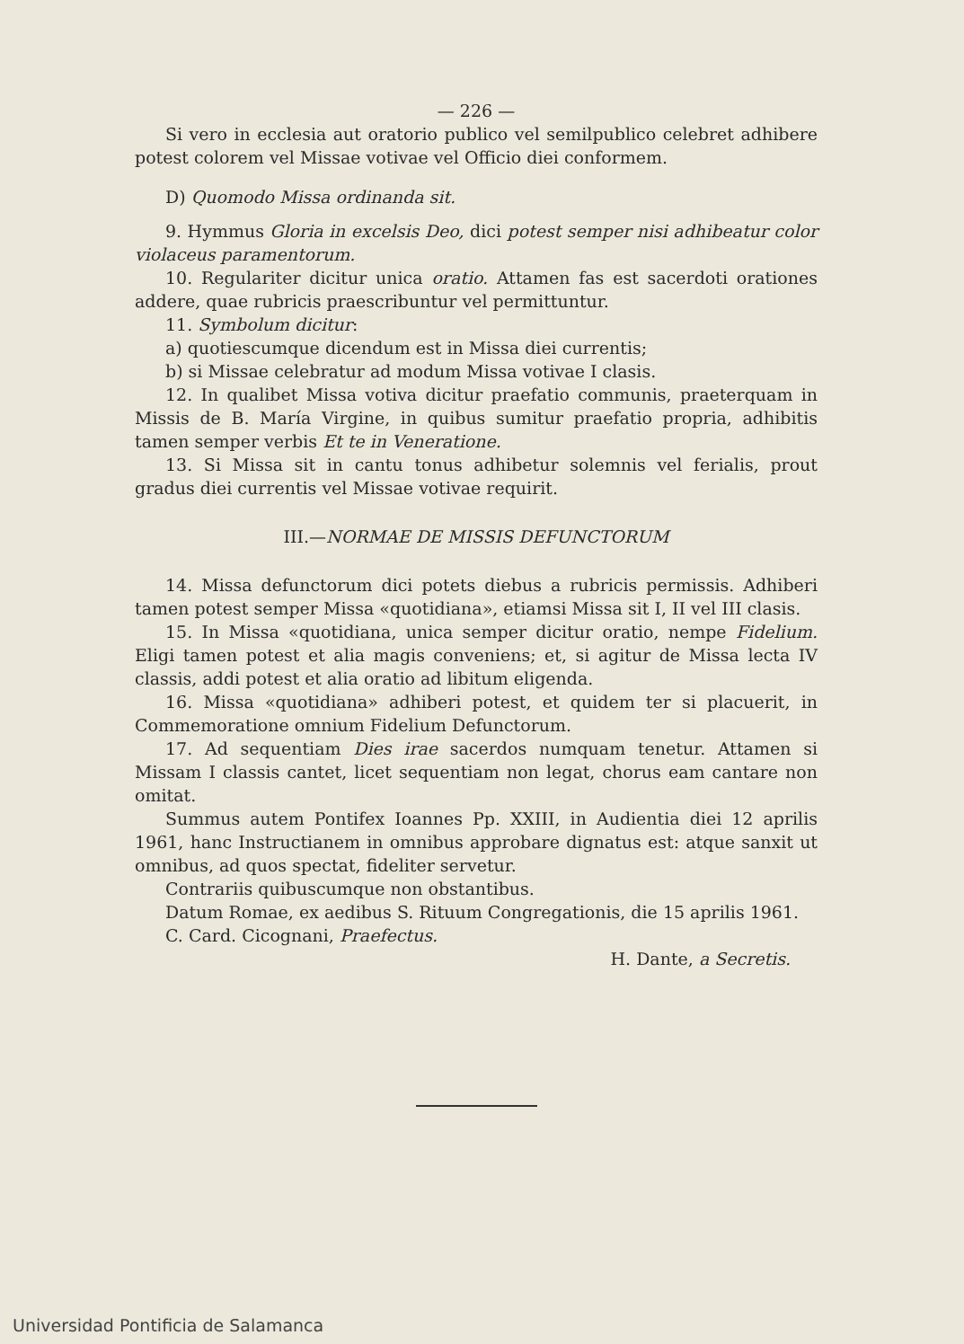— 226 —
Si vero in ecclesia aut oratorio publico vel semilpublico celebret adhibere potest colorem vel Missae votivae vel Officio diei conformem.
D) Quomodo Missa ordinanda sit.
9. Hymmus Gloria in excelsis Deo, dici potest semper nisi adhibeatur color violaceus paramentorum.
10. Regulariter dicitur unica oratio. Attamen fas est sacerdoti orationes addere, quae rubricis praescribuntur vel permittuntur.
11. Symbolum dicitur:
a) quotiescumque dicendum est in Missa diei currentis;
b) si Missae celebratur ad modum Missa votivae I clasis.
12. In qualibet Missa votiva dicitur praefatio communis, praeterquam in Missis de B. María Virgine, in quibus sumitur praefatio propria, adhibitis tamen semper verbis Et te in Veneratione.
13. Si Missa sit in cantu tonus adhibetur solemnis vel ferialis, prout gradus diei currentis vel Missae votivae requirit.
III.—NORMAE DE MISSIS DEFUNCTORUM
14. Missa defunctorum dici potets diebus a rubricis permissis. Adhiberi tamen potest semper Missa «quotidiana», etiamsi Missa sit I, II vel III clasis.
15. In Missa «quotidiana, unica semper dicitur oratio, nempe Fidelium. Eligi tamen potest et alia magis conveniens; et, si agitur de Missa lecta IV classis, addi potest et alia oratio ad libitum eligenda.
16. Missa «quotidiana» adhiberi potest, et quidem ter si placuerit, in Commemoratione omnium Fidelium Defunctorum.
17. Ad sequentiam Dies irae sacerdos numquam tenetur. Attamen si Missam I classis cantet, licet sequentiam non legat, chorus eam cantare non omitat.
Summus autem Pontifex Ioannes Pp. XXIII, in Audientia diei 12 aprilis 1961, hanc Instructianem in omnibus approbare dignatus est: atque sanxit ut omnibus, ad quos spectat, fideliter servetur.
Contrariis quibuscumque non obstantibus.
Datum Romae, ex aedibus S. Rituum Congregationis, die 15 aprilis 1961.
C. Card. Cicognani, Praefectus.
H. Dante, a Secretis.
Universidad Pontificia de Salamanca